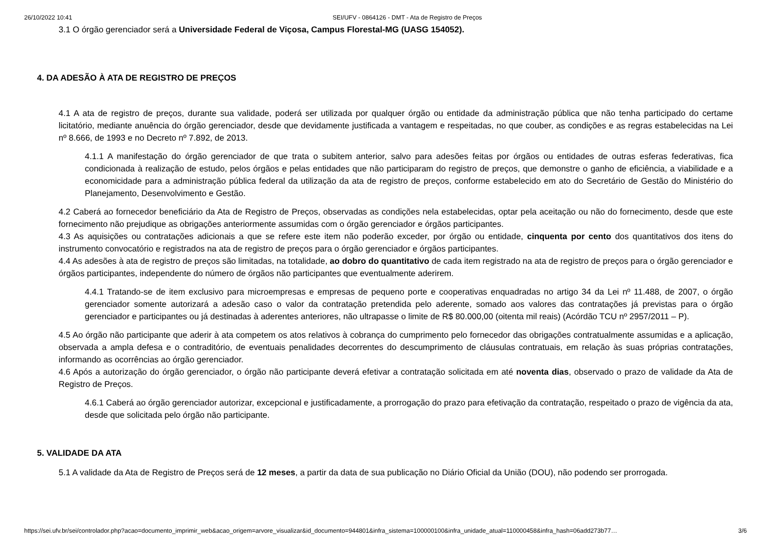26/10/2022 10:41 SEI/UFV - 0864126 - DMT - Ata de Registro de Preços
3.1 O órgão gerenciador será a Universidade Federal de Viçosa, Campus Florestal-MG (UASG 154052).
4. DA ADESÃO À ATA DE REGISTRO DE PREÇOS
4.1 A ata de registro de preços, durante sua validade, poderá ser utilizada por qualquer órgão ou entidade da administração pública que não tenha participado do certame licitatório, mediante anuência do órgão gerenciador, desde que devidamente justificada a vantagem e respeitadas, no que couber, as condições e as regras estabelecidas na Lei nº 8.666, de 1993 e no Decreto nº 7.892, de 2013.
4.1.1 A manifestação do órgão gerenciador de que trata o subitem anterior, salvo para adesões feitas por órgãos ou entidades de outras esferas federativas, fica condicionada à realização de estudo, pelos órgãos e pelas entidades que não participaram do registro de preços, que demonstre o ganho de eficiência, a viabilidade e a economicidade para a administração pública federal da utilização da ata de registro de preços, conforme estabelecido em ato do Secretário de Gestão do Ministério do Planejamento, Desenvolvimento e Gestão.
4.2 Caberá ao fornecedor beneficiário da Ata de Registro de Preços, observadas as condições nela estabelecidas, optar pela aceitação ou não do fornecimento, desde que este fornecimento não prejudique as obrigações anteriormente assumidas com o órgão gerenciador e órgãos participantes.
4.3 As aquisições ou contratações adicionais a que se refere este item não poderão exceder, por órgão ou entidade, cinquenta por cento dos quantitativos dos itens do instrumento convocatório e registrados na ata de registro de preços para o órgão gerenciador e órgãos participantes.
4.4 As adesões à ata de registro de preços são limitadas, na totalidade, ao dobro do quantitativo de cada item registrado na ata de registro de preços para o órgão gerenciador e órgãos participantes, independente do número de órgãos não participantes que eventualmente aderirem.
4.4.1 Tratando-se de item exclusivo para microempresas e empresas de pequeno porte e cooperativas enquadradas no artigo 34 da Lei nº 11.488, de 2007, o órgão gerenciador somente autorizará a adesão caso o valor da contratação pretendida pelo aderente, somado aos valores das contratações já previstas para o órgão gerenciador e participantes ou já destinadas à aderentes anteriores, não ultrapasse o limite de R$ 80.000,00 (oitenta mil reais) (Acórdão TCU nº 2957/2011 – P).
4.5 Ao órgão não participante que aderir à ata competem os atos relativos à cobrança do cumprimento pelo fornecedor das obrigações contratualmente assumidas e a aplicação, observada a ampla defesa e o contraditório, de eventuais penalidades decorrentes do descumprimento de cláusulas contratuais, em relação às suas próprias contratações, informando as ocorrências ao órgão gerenciador.
4.6 Após a autorização do órgão gerenciador, o órgão não participante deverá efetivar a contratação solicitada em até noventa dias, observado o prazo de validade da Ata de Registro de Preços.
4.6.1 Caberá ao órgão gerenciador autorizar, excepcional e justificadamente, a prorrogação do prazo para efetivação da contratação, respeitado o prazo de vigência da ata, desde que solicitada pelo órgão não participante.
5. VALIDADE DA ATA
5.1 A validade da Ata de Registro de Preços será de 12 meses, a partir da data de sua publicação no Diário Oficial da União (DOU), não podendo ser prorrogada.
https://sei.ufv.br/sei/controlador.php?acao=documento_imprimir_web&acao_origem=arvore_visualizar&id_documento=944801&infra_sistema=100000100&infra_unidade_atual=110000458&infra_hash=06add273b77… 3/6